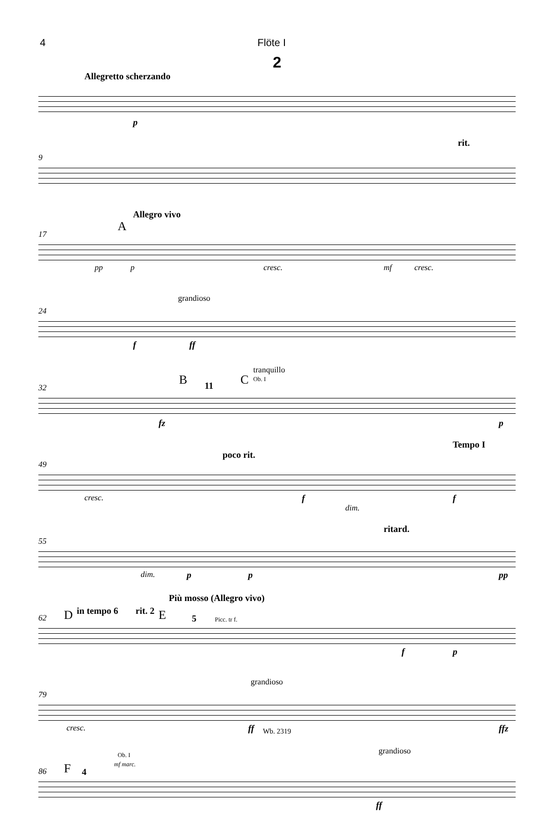4 Flöte I
2
Allegretto scherzando
p
9
rit.
17
Allegro vivo
A
pp p cresc. mf cresc.
24
grandioso
f ff
32
B 11 C
tranquillo
Ob. I
fz p
49
poco rit.
Tempo I
cresc. f
dim.
f
55
ritard.
dim. p p pp
62
Più mosso (Allegro vivo)
D in tempo 6 rit. 2 E 5 Picc. tr f.
f p
79
grandioso
cresc. ff ffz
86 F 4
Ob. I
mf marc.
grandioso
ff
Wb. 2319